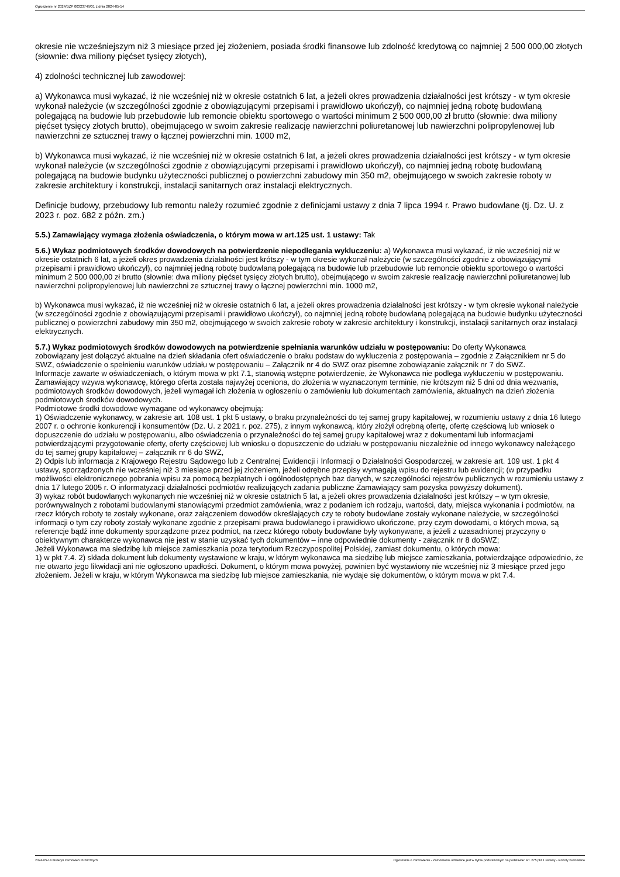Ogłoszenie nr 2024/BZP 00323749/01 z dnia 2024-05-14
okresie nie wcześniejszym niż 3 miesiące przed jej złożeniem, posiada środki finansowe lub zdolność kredytową co najmniej 2 500 000,00 złotych (słownie: dwa miliony pięćset tysięcy złotych),
4) zdolności technicznej lub zawodowej:
a) Wykonawca musi wykazać, iż nie wcześniej niż w okresie ostatnich 6 lat, a jeżeli okres prowadzenia działalności jest krótszy - w tym okresie wykonał należycie (w szczególności zgodnie z obowiązującymi przepisami i prawidłowo ukończył), co najmniej jedną robotę budowlaną polegającą na budowie lub przebudowie lub remoncie obiektu sportowego o wartości minimum 2 500 000,00 zł brutto (słownie: dwa miliony pięćset tysięcy złotych brutto), obejmującego w swoim zakresie realizację nawierzchni poliuretanowej lub nawierzchni polipropylenowej lub nawierzchni ze sztucznej trawy o łącznej powierzchni min. 1000 m2,
b) Wykonawca musi wykazać, iż nie wcześniej niż w okresie ostatnich 6 lat, a jeżeli okres prowadzenia działalności jest krótszy - w tym okresie wykonał należycie (w szczególności zgodnie z obowiązującymi przepisami i prawidłowo ukończył), co najmniej jedną robotę budowlaną polegającą na budowie budynku użyteczności publicznej o powierzchni zabudowy min 350 m2, obejmującego w swoich zakresie roboty w zakresie architektury i konstrukcji, instalacji sanitarnych oraz instalacji elektrycznych.
Definicje budowy, przebudowy lub remontu należy rozumieć zgodnie z definicjami ustawy z dnia 7 lipca 1994 r. Prawo budowlane (tj. Dz. U. z 2023 r. poz. 682 z późn. zm.)
5.5.) Zamawiający wymaga złożenia oświadczenia, o którym mowa w art.125 ust. 1 ustawy: Tak
5.6.) Wykaz podmiotowych środków dowodowych na potwierdzenie niepodlegania wykluczeniu: a) Wykonawca musi wykazać, iż nie wcześniej niż w okresie ostatnich 6 lat, a jeżeli okres prowadzenia działalności jest krótszy - w tym okresie wykonał należycie (w szczególności zgodnie z obowiązującymi przepisami i prawidłowo ukończył), co najmniej jedną robotę budowlaną polegającą na budowie lub przebudowie lub remoncie obiektu sportowego o wartości minimum 2 500 000,00 zł brutto (słownie: dwa miliony pięćset tysięcy złotych brutto), obejmującego w swoim zakresie realizację nawierzchni poliuretanowej lub nawierzchni polipropylenowej lub nawierzchni ze sztucznej trawy o łącznej powierzchni min. 1000 m2,
b) Wykonawca musi wykazać, iż nie wcześniej niż w okresie ostatnich 6 lat, a jeżeli okres prowadzenia działalności jest krótszy - w tym okresie wykonał należycie (w szczególności zgodnie z obowiązującymi przepisami i prawidłowo ukończył), co najmniej jedną robotę budowlaną polegającą na budowie budynku użyteczności publicznej o powierzchni zabudowy min 350 m2, obejmującego w swoich zakresie roboty w zakresie architektury i konstrukcji, instalacji sanitarnych oraz instalacji elektrycznych.
5.7.) Wykaz podmiotowych środków dowodowych na potwierdzenie spełniania warunków udziału w postępowaniu: Do oferty Wykonawca
zobowiązany jest dołączyć aktualne na dzień składania ofert oświadczenie o braku podstaw do wykluczenia z postępowania – zgodnie z Załącznikiem nr 5 do SWZ, oświadczenie o spełnieniu warunków udziału w postępowaniu – Załącznik nr 4 do SWZ oraz pisemne zobowiązanie załącznik nr 7 do SWZ.
Informacje zawarte w oświadczeniach, o którym mowa w pkt 7.1, stanowią wstępne potwierdzenie, że Wykonawca nie podlega wykluczeniu w postępowaniu. Zamawiający wzywa wykonawcę, którego oferta została najwyżej oceniona, do złożenia w wyznaczonym terminie, nie krótszym niż 5 dni od dnia wezwania, podmiotowych środków dowodowych, jeżeli wymagał ich złożenia w ogłoszeniu o zamówieniu lub dokumentach zamówienia, aktualnych na dzień złożenia podmiotowych środków dowodowych.
Podmiotowe środki dowodowe wymagane od wykonawcy obejmują:
1) Oświadczenie wykonawcy, w zakresie art. 108 ust. 1 pkt 5 ustawy, o braku przynależności do tej samej grupy kapitałowej, w rozumieniu ustawy z dnia 16 lutego 2007 r. o ochronie konkurencji i konsumentów (Dz. U. z 2021 r. poz. 275), z innym wykonawcą, który złożył odrębną ofertę, ofertę częściową lub wniosek o dopuszczenie do udziału w postępowaniu, albo oświadczenia o przynależności do tej samej grupy kapitałowej wraz z dokumentami lub informacjami potwierdzającymi przygotowanie oferty, oferty częściowej lub wniosku o dopuszczenie do udziału w postępowaniu niezależnie od innego wykonawcy należącego do tej samej grupy kapitałowej – załącznik nr 6 do SWZ,
2) Odpis lub informacja z Krajowego Rejestru Sądowego lub z Centralnej Ewidencji i Informacji o Działalności Gospodarczej, w zakresie art. 109 ust. 1 pkt 4 ustawy, sporządzonych nie wcześniej niż 3 miesiące przed jej złożeniem, jeżeli odrębne przepisy wymagają wpisu do rejestru lub ewidencji; (w przypadku możliwości elektronicznego pobrania wpisu za pomocą bezpłatnych i ogólnodostępnych baz danych, w szczególności rejestrów publicznych w rozumieniu ustawy z dnia 17 lutego 2005 r. O informatyzacji działalności podmiotów realizujących zadania publiczne Zamawiający sam pozyska powyższy dokument).
3) wykaz robót budowlanych wykonanych nie wcześniej niż w okresie ostatnich 5 lat, a jeżeli okres prowadzenia działalności jest krótszy – w tym okresie, porównywalnych z robotami budowlanymi stanowiącymi przedmiot zamówienia, wraz z podaniem ich rodzaju, wartości, daty, miejsca wykonania i podmiotów, na rzecz których roboty te zostały wykonane, oraz załączeniem dowodów określających czy te roboty budowlane zostały wykonane należycie, w szczególności informacji o tym czy roboty zostały wykonane zgodnie z przepisami prawa budowlanego i prawidłowo ukończone, przy czym dowodami, o których mowa, są referencje bądź inne dokumenty sporządzone przez podmiot, na rzecz którego roboty budowlane były wykonywane, a jeżeli z uzasadnionej przyczyny o obiektywnym charakterze wykonawca nie jest w stanie uzyskać tych dokumentów – inne odpowiednie dokumenty - załącznik nr 8 doSWZ;
Jeżeli Wykonawca ma siedzibę lub miejsce zamieszkania poza terytorium Rzeczypospolitej Polskiej, zamiast dokumentu, o których mowa:
1) w pkt 7.4. 2) składa dokument lub dokumenty wystawione w kraju, w którym wykonawca ma siedzibę lub miejsce zamieszkania, potwierdzające odpowiednio, że nie otwarto jego likwidacji ani nie ogłoszono upadłości. Dokument, o którym mowa powyżej, powinien być wystawiony nie wcześniej niż 3 miesiące przed jego złożeniem. Jeżeli w kraju, w którym Wykonawca ma siedzibę lub miejsce zamieszkania, nie wydaje się dokumentów, o którym mowa w pkt 7.4.
2024-05-14 Biuletyn Zamówień Publicznych Ogłoszenie o zamówieniu - Zamówienie udzielane jest w trybie podstawowym na podstawie: art. 275 pkt 1 ustawy - Roboty budowlane